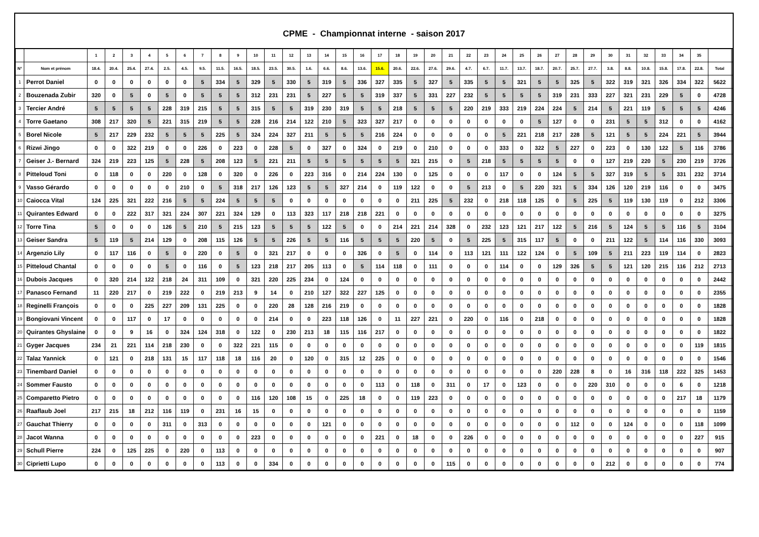CPME - Championnat interne - saison 2017
| | | 1 | 2 | 3 | 4 | 5 | 6 | 7 | 8 | 9 | 10 | 11 | 12 | 13 | 14 | 15 | 16 | 17 | 18 | 19 | 20 | 21 | 22 | 23 | 24 | 25 | 26 | 27 | 28 | 29 | 30 | 31 | 32 | 33 | 34 | 35 | | |
| --- | --- | --- | --- | --- | --- | --- | --- | --- | --- | --- | --- | --- | --- | --- | --- | --- | --- | --- | --- | --- | --- | --- | --- | --- | --- | --- | --- | --- | --- | --- | --- | --- | --- | --- | --- | --- | --- | --- |
| N° | Nom et prénom | 18.4. | 20.4. | 25.4. | 27.4. | 2.5. | 4.5. | 9.5. | 11.5. | 16.5. | 18.5. | 23.5. | 30.5. | 1.6. | 6.6. | 8.6. | 13.6. | 15.6. | 20.6. | 22.6. | 27.6. | 29.6. | 4.7. | 6.7. | 11.7. | 13.7. | 18.7. | 20.7. | 25.7. | 27.7. | 3.8. | 8.8. | 10.8. | 15.8. | 17.8. | 22.8. | Total | |
| 1 | Perrot Daniel | 0 | 0 | 0 | 0 | 0 | 0 | 5 | 334 | 5 | 329 | 5 | 330 | 5 | 319 | 5 | 336 | 327 | 335 | 5 | 327 | 5 | 335 | 5 | 5 | 321 | 5 | 5 | 325 | 5 | 322 | 319 | 321 | 326 | 334 | 322 | 5622 | |
| 2 | Bouzenada Zubir | 320 | 0 | 5 | 0 | 5 | 0 | 5 | 5 | 5 | 312 | 231 | 231 | 5 | 227 | 5 | 5 | 319 | 337 | 5 | 331 | 227 | 232 | 5 | 5 | 5 | 5 | 319 | 231 | 333 | 227 | 321 | 231 | 229 | 5 | 0 | 4728 | |
| 3 | Tercier André | 5 | 5 | 5 | 5 | 228 | 319 | 215 | 5 | 5 | 315 | 5 | 5 | 319 | 230 | 319 | 5 | 5 | 218 | 5 | 5 | 5 | 220 | 219 | 333 | 219 | 224 | 224 | 5 | 214 | 5 | 221 | 119 | 5 | 5 | 5 | 4246 | |
| 4 | Torre Gaetano | 308 | 217 | 320 | 5 | 221 | 315 | 219 | 5 | 5 | 228 | 216 | 214 | 122 | 210 | 5 | 323 | 327 | 217 | 0 | 0 | 0 | 0 | 0 | 0 | 0 | 5 | 127 | 0 | 0 | 231 | 5 | 5 | 312 | 0 | 0 | 4162 | |
| 5 | Borel Nicole | 5 | 217 | 229 | 232 | 5 | 5 | 5 | 225 | 5 | 324 | 224 | 327 | 211 | 5 | 5 | 5 | 216 | 224 | 0 | 0 | 0 | 0 | 0 | 5 | 221 | 218 | 217 | 228 | 5 | 121 | 5 | 5 | 224 | 221 | 5 | 3944 | |
| 6 | Rizwi Jingo | 0 | 0 | 322 | 219 | 0 | 0 | 226 | 0 | 223 | 0 | 228 | 5 | 0 | 327 | 0 | 324 | 0 | 219 | 0 | 210 | 0 | 0 | 0 | 333 | 0 | 322 | 5 | 227 | 0 | 223 | 0 | 130 | 122 | 5 | 116 | 3786 | |
| 7 | Geiser J.- Bernard | 324 | 219 | 223 | 125 | 5 | 228 | 5 | 208 | 123 | 5 | 221 | 211 | 5 | 5 | 5 | 5 | 5 | 5 | 321 | 215 | 0 | 5 | 218 | 5 | 5 | 5 | 5 | 0 | 0 | 127 | 219 | 220 | 5 | 230 | 219 | 3726 | |
| 8 | Pitteloud Toni | 0 | 118 | 0 | 0 | 220 | 0 | 128 | 0 | 320 | 0 | 226 | 0 | 223 | 316 | 0 | 214 | 224 | 130 | 0 | 125 | 0 | 0 | 0 | 117 | 0 | 0 | 124 | 5 | 5 | 327 | 319 | 5 | 5 | 331 | 232 | 3714 | |
| 9 | Vasso Gérardo | 0 | 0 | 0 | 0 | 0 | 210 | 0 | 5 | 318 | 217 | 126 | 123 | 5 | 5 | 327 | 214 | 0 | 119 | 122 | 0 | 0 | 5 | 213 | 0 | 5 | 220 | 321 | 5 | 334 | 126 | 120 | 219 | 116 | 0 | 0 | 3475 | |
| 10 | Caiocca Vital | 124 | 225 | 321 | 222 | 216 | 5 | 5 | 224 | 5 | 5 | 5 | 0 | 0 | 0 | 0 | 0 | 0 | 0 | 211 | 225 | 5 | 232 | 0 | 218 | 118 | 125 | 0 | 5 | 225 | 5 | 119 | 130 | 119 | 0 | 212 | 3306 | |
| 11 | Quirantes Edward | 0 | 0 | 222 | 317 | 321 | 224 | 307 | 221 | 324 | 129 | 0 | 113 | 323 | 117 | 218 | 218 | 221 | 0 | 0 | 0 | 0 | 0 | 0 | 0 | 0 | 0 | 0 | 0 | 0 | 0 | 0 | 0 | 0 | 0 | 0 | 3275 | |
| 12 | Torre Tina | 5 | 0 | 0 | 0 | 126 | 5 | 210 | 5 | 215 | 123 | 5 | 5 | 5 | 122 | 5 | 0 | 0 | 214 | 221 | 214 | 328 | 0 | 232 | 123 | 121 | 217 | 122 | 5 | 216 | 5 | 124 | 5 | 5 | 116 | 5 | 3104 | |
| 13 | Geiser Sandra | 5 | 119 | 5 | 214 | 129 | 0 | 208 | 115 | 126 | 5 | 5 | 226 | 5 | 5 | 116 | 5 | 5 | 5 | 220 | 5 | 0 | 5 | 225 | 5 | 315 | 117 | 5 | 0 | 0 | 211 | 122 | 5 | 114 | 116 | 330 | 3093 | |
| 14 | Argenzio Lily | 0 | 117 | 116 | 0 | 5 | 0 | 220 | 0 | 5 | 0 | 321 | 217 | 0 | 0 | 0 | 326 | 0 | 5 | 0 | 114 | 0 | 113 | 121 | 111 | 122 | 124 | 0 | 5 | 109 | 5 | 211 | 223 | 119 | 114 | 0 | 2823 | |
| 15 | Pitteloud Chantal | 0 | 0 | 0 | 0 | 5 | 0 | 116 | 0 | 5 | 123 | 218 | 217 | 205 | 113 | 0 | 5 | 114 | 118 | 0 | 111 | 0 | 0 | 0 | 114 | 0 | 0 | 129 | 326 | 5 | 5 | 121 | 120 | 215 | 116 | 212 | 2713 | |
| 16 | Dubois Jacques | 0 | 320 | 214 | 122 | 218 | 24 | 311 | 109 | 0 | 321 | 220 | 225 | 234 | 0 | 124 | 0 | 0 | 0 | 0 | 0 | 0 | 0 | 0 | 0 | 0 | 0 | 0 | 0 | 0 | 0 | 0 | 0 | 0 | 0 | 0 | 2442 | |
| 17 | Panasco Fernand | 11 | 220 | 217 | 0 | 219 | 222 | 0 | 219 | 213 | 9 | 14 | 0 | 210 | 127 | 322 | 227 | 125 | 0 | 0 | 0 | 0 | 0 | 0 | 0 | 0 | 0 | 0 | 0 | 0 | 0 | 0 | 0 | 0 | 0 | 0 | 2355 | |
| 18 | Reginelli François | 0 | 0 | 0 | 225 | 227 | 209 | 131 | 225 | 0 | 0 | 220 | 28 | 128 | 216 | 219 | 0 | 0 | 0 | 0 | 0 | 0 | 0 | 0 | 0 | 0 | 0 | 0 | 0 | 0 | 0 | 0 | 0 | 0 | 0 | 0 | 1828 | |
| 19 | Bongiovani Vincent | 0 | 0 | 117 | 0 | 17 | 0 | 0 | 0 | 0 | 0 | 214 | 0 | 0 | 223 | 118 | 126 | 0 | 11 | 227 | 221 | 0 | 220 | 0 | 116 | 0 | 218 | 0 | 0 | 0 | 0 | 0 | 0 | 0 | 0 | 0 | 1828 | |
| 20 | Quirantes Ghyslaine | 0 | 0 | 9 | 16 | 0 | 324 | 124 | 318 | 0 | 122 | 0 | 230 | 213 | 18 | 115 | 116 | 217 | 0 | 0 | 0 | 0 | 0 | 0 | 0 | 0 | 0 | 0 | 0 | 0 | 0 | 0 | 0 | 0 | 0 | 0 | 1822 | |
| 21 | Gyger Jacques | 234 | 21 | 221 | 114 | 218 | 230 | 0 | 0 | 322 | 221 | 115 | 0 | 0 | 0 | 0 | 0 | 0 | 0 | 0 | 0 | 0 | 0 | 0 | 0 | 0 | 0 | 0 | 0 | 0 | 0 | 0 | 0 | 0 | 0 | 119 | 1815 | |
| 22 | Talaz Yannick | 0 | 121 | 0 | 218 | 131 | 15 | 117 | 118 | 18 | 116 | 20 | 0 | 120 | 0 | 315 | 12 | 225 | 0 | 0 | 0 | 0 | 0 | 0 | 0 | 0 | 0 | 0 | 0 | 0 | 0 | 0 | 0 | 0 | 0 | 0 | 1546 | |
| 23 | Tinembard Daniel | 0 | 0 | 0 | 0 | 0 | 0 | 0 | 0 | 0 | 0 | 0 | 0 | 0 | 0 | 0 | 0 | 0 | 0 | 0 | 0 | 0 | 0 | 0 | 0 | 0 | 0 | 220 | 228 | 8 | 0 | 16 | 316 | 118 | 222 | 325 | 1453 | |
| 24 | Sommer Fausto | 0 | 0 | 0 | 0 | 0 | 0 | 0 | 0 | 0 | 0 | 0 | 0 | 0 | 0 | 0 | 0 | 113 | 0 | 118 | 0 | 311 | 0 | 17 | 0 | 123 | 0 | 0 | 0 | 220 | 310 | 0 | 0 | 0 | 6 | 0 | 1218 | |
| 25 | Comparetto Pietro | 0 | 0 | 0 | 0 | 0 | 0 | 0 | 0 | 0 | 116 | 120 | 108 | 15 | 0 | 225 | 18 | 0 | 0 | 119 | 223 | 0 | 0 | 0 | 0 | 0 | 0 | 0 | 0 | 0 | 0 | 0 | 0 | 0 | 217 | 18 | 1179 | |
| 26 | Raaflaub Joel | 217 | 215 | 18 | 212 | 116 | 119 | 0 | 231 | 16 | 15 | 0 | 0 | 0 | 0 | 0 | 0 | 0 | 0 | 0 | 0 | 0 | 0 | 0 | 0 | 0 | 0 | 0 | 0 | 0 | 0 | 0 | 0 | 0 | 0 | 0 | 1159 | |
| 27 | Gauchat Thierry | 0 | 0 | 0 | 0 | 311 | 0 | 313 | 0 | 0 | 0 | 0 | 0 | 0 | 121 | 0 | 0 | 0 | 0 | 0 | 0 | 0 | 0 | 0 | 0 | 0 | 0 | 0 | 112 | 0 | 0 | 124 | 0 | 0 | 0 | 118 | 1099 | |
| 28 | Jacot Wanna | 0 | 0 | 0 | 0 | 0 | 0 | 0 | 0 | 0 | 223 | 0 | 0 | 0 | 0 | 0 | 0 | 221 | 0 | 18 | 0 | 0 | 226 | 0 | 0 | 0 | 0 | 0 | 0 | 0 | 0 | 0 | 0 | 0 | 0 | 227 | 915 | |
| 29 | Schull Pierre | 224 | 0 | 125 | 225 | 0 | 220 | 0 | 113 | 0 | 0 | 0 | 0 | 0 | 0 | 0 | 0 | 0 | 0 | 0 | 0 | 0 | 0 | 0 | 0 | 0 | 0 | 0 | 0 | 0 | 0 | 0 | 0 | 0 | 0 | 0 | 907 | |
| 30 | Ciprietti Lupo | 0 | 0 | 0 | 0 | 0 | 0 | 0 | 113 | 0 | 0 | 334 | 0 | 0 | 0 | 0 | 0 | 0 | 0 | 0 | 0 | 115 | 0 | 0 | 0 | 0 | 0 | 0 | 0 | 0 | 212 | 0 | 0 | 0 | 0 | 0 | 774 | |